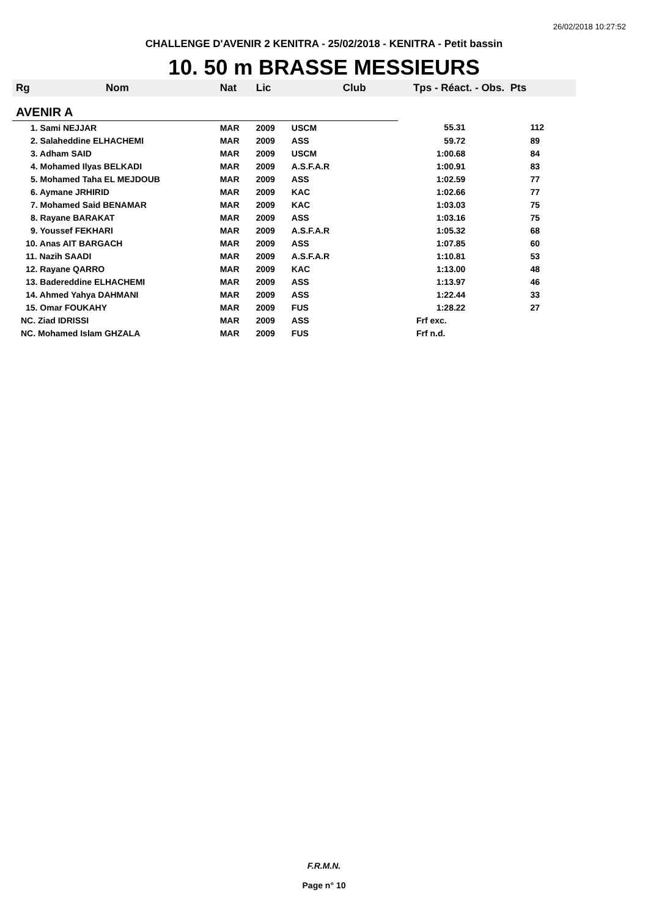26/02/2018 10:27:52
CHALLENGE D'AVENIR 2 KENITRA - 25/02/2018 - KENITRA - Petit bassin
10. 50 m BRASSE MESSIEURS
| Rg | Nom | Nat | Lic | Club | Tps - Réact. - Obs. Pts | |
| --- | --- | --- | --- | --- | --- | --- |
| AVENIR A | | | | | | |
| 1. Sami NEJJAR | | MAR | 2009 | USCM | 55.31 | 112 |
| 2. Salaheddine ELHACHEMI | | MAR | 2009 | ASS | 59.72 | 89 |
| 3. Adham SAID | | MAR | 2009 | USCM | 1:00.68 | 84 |
| 4. Mohamed Ilyas BELKADI | | MAR | 2009 | A.S.F.A.R | 1:00.91 | 83 |
| 5. Mohamed Taha EL MEJDOUB | | MAR | 2009 | ASS | 1:02.59 | 77 |
| 6. Aymane JRHIRID | | MAR | 2009 | KAC | 1:02.66 | 77 |
| 7. Mohamed Said BENAMAR | | MAR | 2009 | KAC | 1:03.03 | 75 |
| 8. Rayane BARAKAT | | MAR | 2009 | ASS | 1:03.16 | 75 |
| 9. Youssef FEKHARI | | MAR | 2009 | A.S.F.A.R | 1:05.32 | 68 |
| 10. Anas AIT BARGACH | | MAR | 2009 | ASS | 1:07.85 | 60 |
| 11. Nazih SAADI | | MAR | 2009 | A.S.F.A.R | 1:10.81 | 53 |
| 12. Rayane QARRO | | MAR | 2009 | KAC | 1:13.00 | 48 |
| 13. Badereddine ELHACHEMI | | MAR | 2009 | ASS | 1:13.97 | 46 |
| 14. Ahmed Yahya DAHMANI | | MAR | 2009 | ASS | 1:22.44 | 33 |
| 15. Omar FOUKAHY | | MAR | 2009 | FUS | 1:28.22 | 27 |
| NC. Ziad IDRISSI | | MAR | 2009 | ASS | Frf exc. | |
| NC. Mohamed Islam GHZALA | | MAR | 2009 | FUS | Frf n.d. | |
F.R.M.N.
Page n° 10